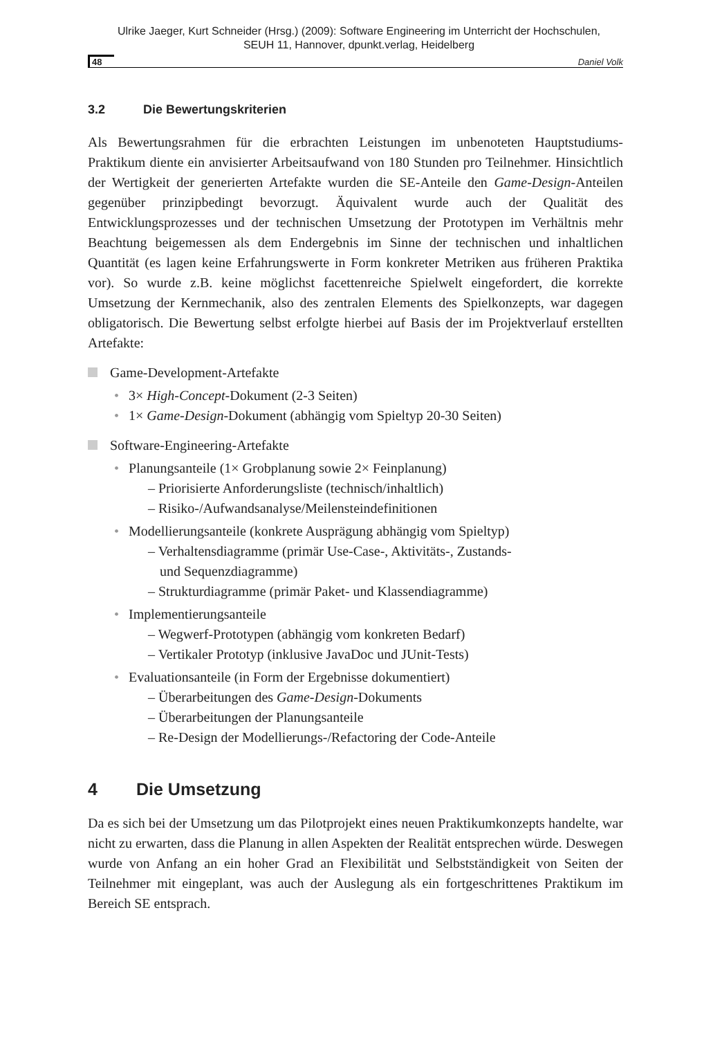Ulrike Jaeger, Kurt Schneider (Hrsg.) (2009): Software Engineering im Unterricht der Hochschulen,
SEUH 11, Hannover, dpunkt.verlag, Heidelberg
48 Daniel Volk
3.2 Die Bewertungskriterien
Als Bewertungsrahmen für die erbrachten Leistungen im unbenoteten Hauptstudiums-Praktikum diente ein anvisierter Arbeitsaufwand von 180 Stunden pro Teilnehmer. Hinsichtlich der Wertigkeit der generierten Artefakte wurden die SE-Anteile den Game-Design-Anteilen gegenüber prinzipbedingt bevorzugt. Äquivalent wurde auch der Qualität des Entwicklungsprozesses und der technischen Umsetzung der Prototypen im Verhältnis mehr Beachtung beigemessen als dem Endergebnis im Sinne der technischen und inhaltlichen Quantität (es lagen keine Erfahrungswerte in Form konkreter Metriken aus früheren Praktika vor). So wurde z.B. keine möglichst facettenreiche Spielwelt eingefordert, die korrekte Umsetzung der Kernmechanik, also des zentralen Elements des Spielkonzepts, war dagegen obligatorisch. Die Bewertung selbst erfolgte hierbei auf Basis der im Projektverlauf erstellten Artefakte:
Game-Development-Artefakte
• 3× High-Concept-Dokument (2-3 Seiten)
• 1× Game-Design-Dokument (abhängig vom Spieltyp 20-30 Seiten)
Software-Engineering-Artefakte
• Planungsanteile (1× Grobplanung sowie 2× Feinplanung)
– Priorisierte Anforderungsliste (technisch/inhaltlich)
– Risiko-/Aufwandsanalyse/Meilensteindefinitionen
• Modellierungsanteile (konkrete Ausprägung abhängig vom Spieltyp)
– Verhaltensdiagramme (primär Use-Case-, Aktivitäts-, Zustands-
und Sequenzdiagramme)
– Strukturdiagramme (primär Paket- und Klassendiagramme)
• Implementierungsanteile
– Wegwerf-Prototypen (abhängig vom konkreten Bedarf)
– Vertikaler Prototyp (inklusive JavaDoc und JUnit-Tests)
• Evaluationsanteile (in Form der Ergebnisse dokumentiert)
– Überarbeitungen des Game-Design-Dokuments
– Überarbeitungen der Planungsanteile
– Re-Design der Modellierungs-/Refactoring der Code-Anteile
4 Die Umsetzung
Da es sich bei der Umsetzung um das Pilotprojekt eines neuen Praktikumkonzepts handelte, war nicht zu erwarten, dass die Planung in allen Aspekten der Realität entsprechen würde. Deswegen wurde von Anfang an ein hoher Grad an Flexibilität und Selbstständigkeit von Seiten der Teilnehmer mit eingeplant, was auch der Auslegung als ein fortgeschrittenes Praktikum im Bereich SE entsprach.